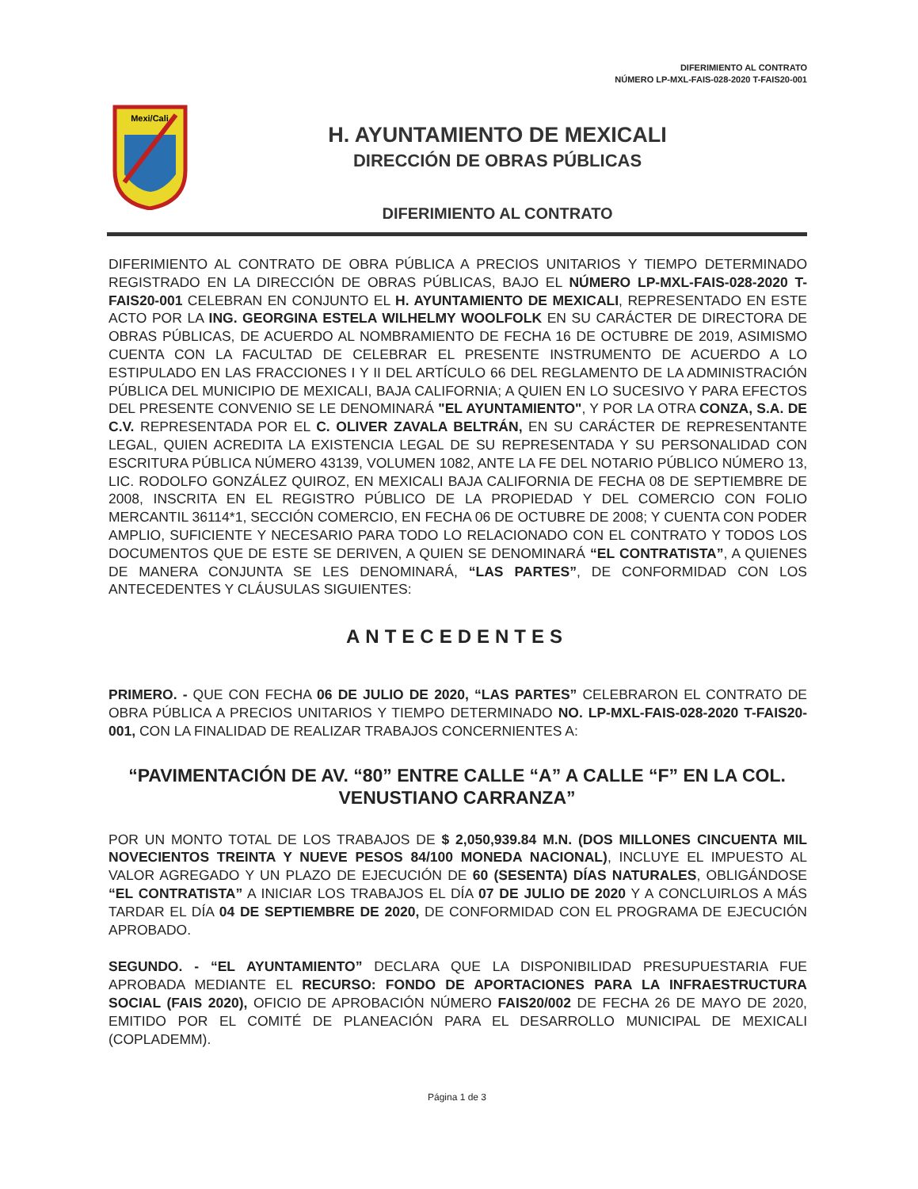DIFERIMIENTO AL CONTRATO
NÚMERO LP-MXL-FAIS-028-2020 T-FAIS20-001
Mexi/Cali
H. AYUNTAMIENTO DE MEXICALI
DIRECCIÓN DE OBRAS PÚBLICAS
DIFERIMIENTO AL CONTRATO
DIFERIMIENTO AL CONTRATO DE OBRA PÚBLICA A PRECIOS UNITARIOS Y TIEMPO DETERMINADO REGISTRADO EN LA DIRECCIÓN DE OBRAS PÚBLICAS, BAJO EL NÚMERO LP-MXL-FAIS-028-2020 T-FAIS20-001 CELEBRAN EN CONJUNTO EL H. AYUNTAMIENTO DE MEXICALI, REPRESENTADO EN ESTE ACTO POR LA ING. GEORGINA ESTELA WILHELMY WOOLFOLK EN SU CARÁCTER DE DIRECTORA DE OBRAS PÚBLICAS, DE ACUERDO AL NOMBRAMIENTO DE FECHA 16 DE OCTUBRE DE 2019, ASIMISMO CUENTA CON LA FACULTAD DE CELEBRAR EL PRESENTE INSTRUMENTO DE ACUERDO A LO ESTIPULADO EN LAS FRACCIONES I Y II DEL ARTÍCULO 66 DEL REGLAMENTO DE LA ADMINISTRACIÓN PÚBLICA DEL MUNICIPIO DE MEXICALI, BAJA CALIFORNIA; A QUIEN EN LO SUCESIVO Y PARA EFECTOS DEL PRESENTE CONVENIO SE LE DENOMINARÁ "EL AYUNTAMIENTO", Y POR LA OTRA CONZA, S.A. DE C.V. REPRESENTADA POR EL C. OLIVER ZAVALA BELTRÁN, EN SU CARÁCTER DE REPRESENTANTE LEGAL, QUIEN ACREDITA LA EXISTENCIA LEGAL DE SU REPRESENTADA Y SU PERSONALIDAD CON ESCRITURA PÚBLICA NÚMERO 43139, VOLUMEN 1082, ANTE LA FE DEL NOTARIO PÚBLICO NÚMERO 13, LIC. RODOLFO GONZÁLEZ QUIROZ, EN MEXICALI BAJA CALIFORNIA DE FECHA 08 DE SEPTIEMBRE DE 2008, INSCRITA EN EL REGISTRO PÚBLICO DE LA PROPIEDAD Y DEL COMERCIO CON FOLIO MERCANTIL 36114*1, SECCIÓN COMERCIO, EN FECHA 06 DE OCTUBRE DE 2008; Y CUENTA CON PODER AMPLIO, SUFICIENTE Y NECESARIO PARA TODO LO RELACIONADO CON EL CONTRATO Y TODOS LOS DOCUMENTOS QUE DE ESTE SE DERIVEN, A QUIEN SE DENOMINARÁ “EL CONTRATISTA”, A QUIENES DE MANERA CONJUNTA SE LES DENOMINARÁ, “LAS PARTES”, DE CONFORMIDAD CON LOS ANTECEDENTES Y CLÁUSULAS SIGUIENTES:
ANTECEDENTES
PRIMERO. - QUE CON FECHA 06 DE JULIO DE 2020, “LAS PARTES” CELEBRARON EL CONTRATO DE OBRA PÚBLICA A PRECIOS UNITARIOS Y TIEMPO DETERMINADO NO. LP-MXL-FAIS-028-2020 T-FAIS20-001, CON LA FINALIDAD DE REALIZAR TRABAJOS CONCERNIENTES A:
“PAVIMENTACIÓN DE AV. “80” ENTRE CALLE “A” A CALLE “F” EN LA COL. VENUSTIANO CARRANZA”
POR UN MONTO TOTAL DE LOS TRABAJOS DE $ 2,050,939.84 M.N. (DOS MILLONES CINCUENTA MIL NOVECIENTOS TREINTA Y NUEVE PESOS 84/100 MONEDA NACIONAL), INCLUYE EL IMPUESTO AL VALOR AGREGADO Y UN PLAZO DE EJECUCIÓN DE 60 (SESENTA) DÍAS NATURALES, OBLIGÁNDOSE “EL CONTRATISTA” A INICIAR LOS TRABAJOS EL DÍA 07 DE JULIO DE 2020 Y A CONCLUIRLOS A MÁS TARDAR EL DÍA 04 DE SEPTIEMBRE DE 2020, DE CONFORMIDAD CON EL PROGRAMA DE EJECUCIÓN APROBADO.
SEGUNDO. - “EL AYUNTAMIENTO” DECLARA QUE LA DISPONIBILIDAD PRESUPUESTARIA FUE APROBADA MEDIANTE EL RECURSO: FONDO DE APORTACIONES PARA LA INFRAESTRUCTURA SOCIAL (FAIS 2020), OFICIO DE APROBACIÓN NÚMERO FAIS20/002 DE FECHA 26 DE MAYO DE 2020, EMITIDO POR EL COMITÉ DE PLANEACIÓN PARA EL DESARROLLO MUNICIPAL DE MEXICALI (COPLADEMM).
Página 1 de 3